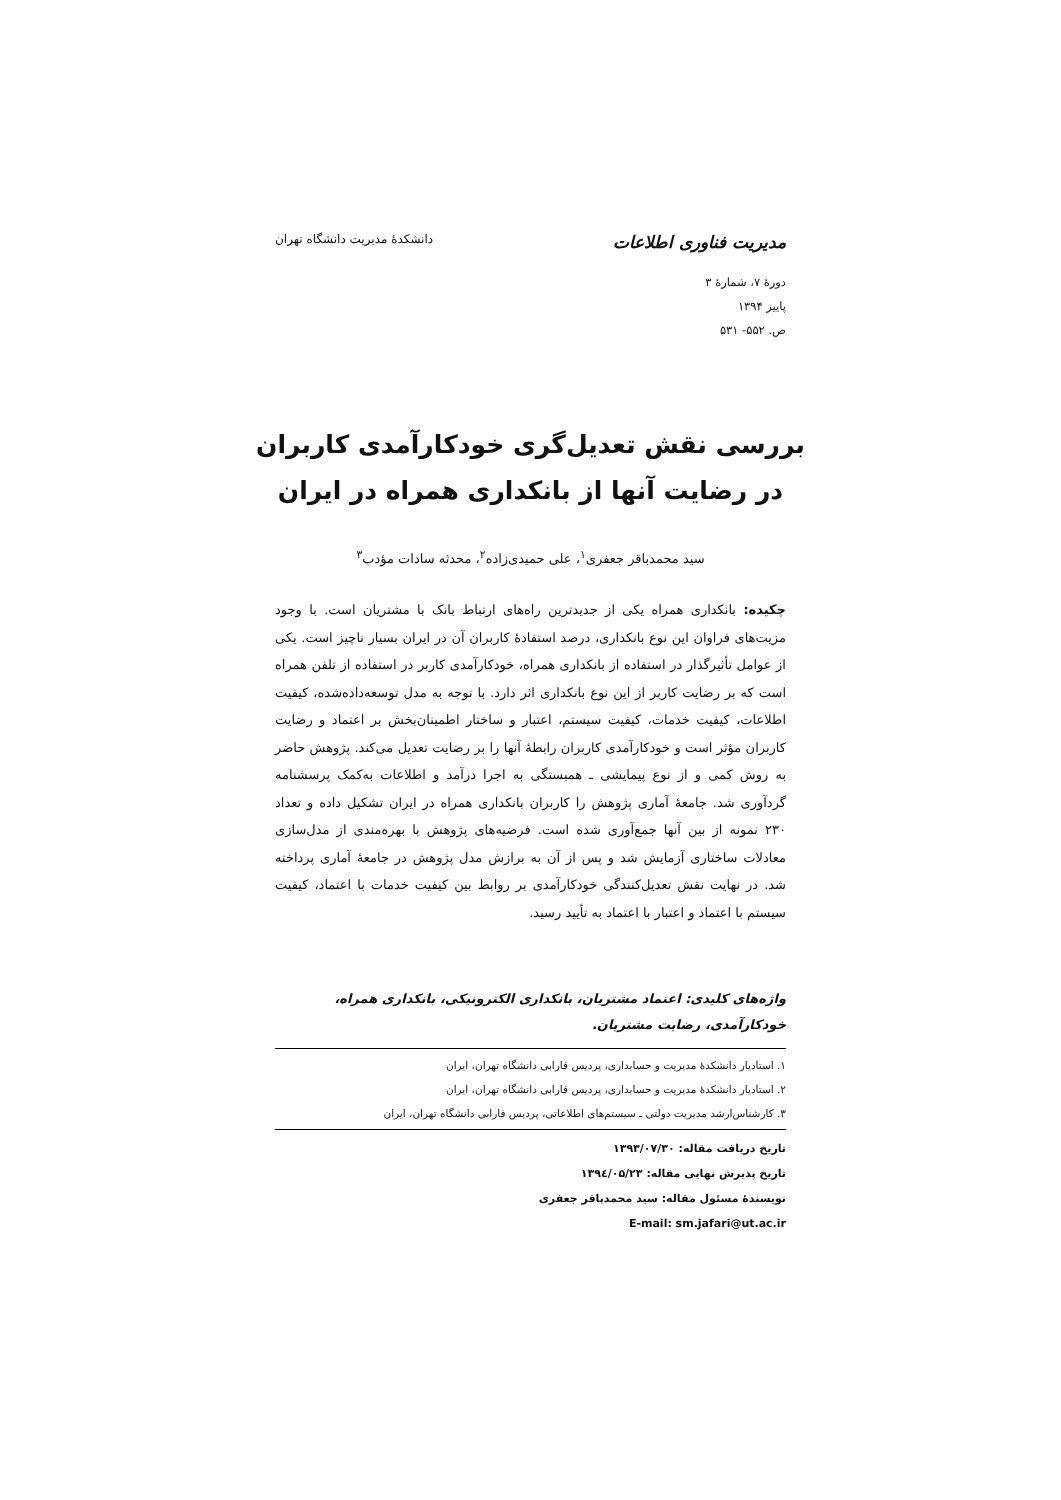مدیریت فناوری اطلاعات دانشکدهٔ مدیریت دانشگاه تهران
دورهٔ ۷، شمارهٔ ۳
پاییز ۱۳۹۴
ص. ۵۵۲- ۵۳۱
بررسی نقش تعدیل‌گری خودکارآمدی کاربران در رضایت آنها از بانکداری همراه در ایران
سید محمدباقر جعفری<sup>۱</sup>، علی حمیدی‌زاده<sup>۲</sup>، محدثه سادات مؤدب<sup>۳</sup>
چکیده: بانکداری همراه یکی از جدیدترین راه‌های ارتباط بانک با مشتریان است. با وجود مزیت‌های فراوان این نوع بانکداری، درصد استفادهٔ کاربران آن در ایران بسیار ناچیز است. یکی از عوامل تأثیرگذار در استفاده از بانکداری همراه، خودکارآمدی کاربر در استفاده از تلفن همراه است که بر رضایت کاربر از این نوع بانکداری اثر دارد. با توجه به مدل توسعه‌داده‌شده، کیفیت اطلاعات، کیفیت خدمات، کیفیت سیستم، اعتبار و ساختار اطمینان‌بخش بر اعتماد و رضایت کاربران مؤثر است و خودکارآمدی کاربران رابطهٔ آنها را بر رضایت تعدیل می‌کند. پژوهش حاضر به روش کمی و از نوع پیمایشی ـ همبستگی به اجرا درآمد و اطلاعات به‌کمک پرسشنامه گردآوری شد. جامعهٔ آماری پژوهش را کاربران بانکداری همراه در ایران تشکیل داده و تعداد ۲۳۰ نمونه از بین آنها جمع‌آوری شده است. فرضیه‌های پژوهش با بهره‌مندی از مدل‌سازی معادلات ساختاری آزمایش شد و پس از آن به برازش مدل پژوهش در جامعهٔ آماری پرداخته شد. در نهایت نقش تعدیل‌کنندگی خودکارآمدی بر روابط بین کیفیت خدمات با اعتماد، کیفیت سیستم با اعتماد و اعتبار با اعتماد به تأیید رسید.
واژه‌های کلیدی: اعتماد مشتریان، بانکداری الکترونیکی، بانکداری همراه، خودکارآمدی، رضایت مشتریان.
۱. استادیار دانشکدهٔ مدیریت و حسابداری، پردیس فارابی دانشگاه تهران، ایران
۲. استادیار دانشکدهٔ مدیریت و حسابداری، پردیس فارابی دانشگاه تهران، ایران
۳. کارشناس‌ارشد مدیریت دولتی ـ سیستم‌های اطلاعاتی، پردیس فارابی دانشگاه تهران، ایران
تاریخ دریافت مقاله: ۱۳۹۳/۰۷/۳۰
تاریخ پذیرش نهایی مقاله: ۱۳۹٤/۰۵/۲۳
نویسندهٔ مسئول مقاله: سید محمدباقر جعفری
E-mail: sm.jafari@ut.ac.ir